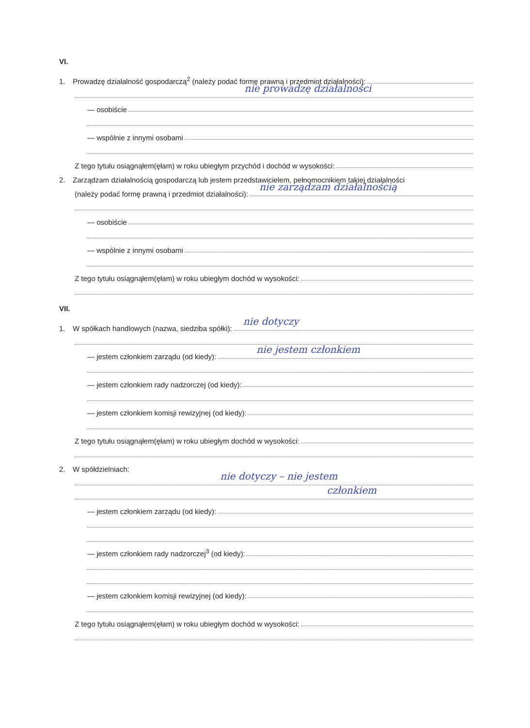VI.
1. Prowadzę działalność gospodarczą<sup>2</sup> (należy podać formę prawną i przedmiot działalności):
nie prowadzę działalności
— osobiście
— wspólnie z innymi osobami
Z tego tytułu osiągnąłem(ęłam) w roku ubiegłym przychód i dochód w wysokości:
2. Zarządzam działalnością gospodarczą lub jestem przedstawicielem, pełnomocnikiem takiej działalności
(należy podać formę prawną i przedmiot działalności): nie zarządzam działalnością
— osobiście
— wspólnie z innymi osobami
Z tego tytułu osiągnąłem(ęłam) w roku ubiegłym dochód w wysokości:
VII.
1. W spółkach handlowych (nazwa, siedziba spółki): nie dotyczy
— jestem członkiem zarządu (od kiedy): nie jestem członkiem
— jestem członkiem rady nadzorczej (od kiedy):
— jestem członkiem komisji rewizyjnej (od kiedy):
Z tego tytułu osiągnąłem(ęłam) w roku ubiegłym dochód w wysokości:
2. W spółdzielniach:
nie dotyczy – nie jestem
członkiem
— jestem członkiem zarządu (od kiedy):
— jestem członkiem rady nadzorczej<sup>3</sup> (od kiedy):
— jestem członkiem komisji rewizyjnej (od kiedy):
Z tego tytułu osiągnąłem(ęłam) w roku ubiegłym dochód w wysokości: